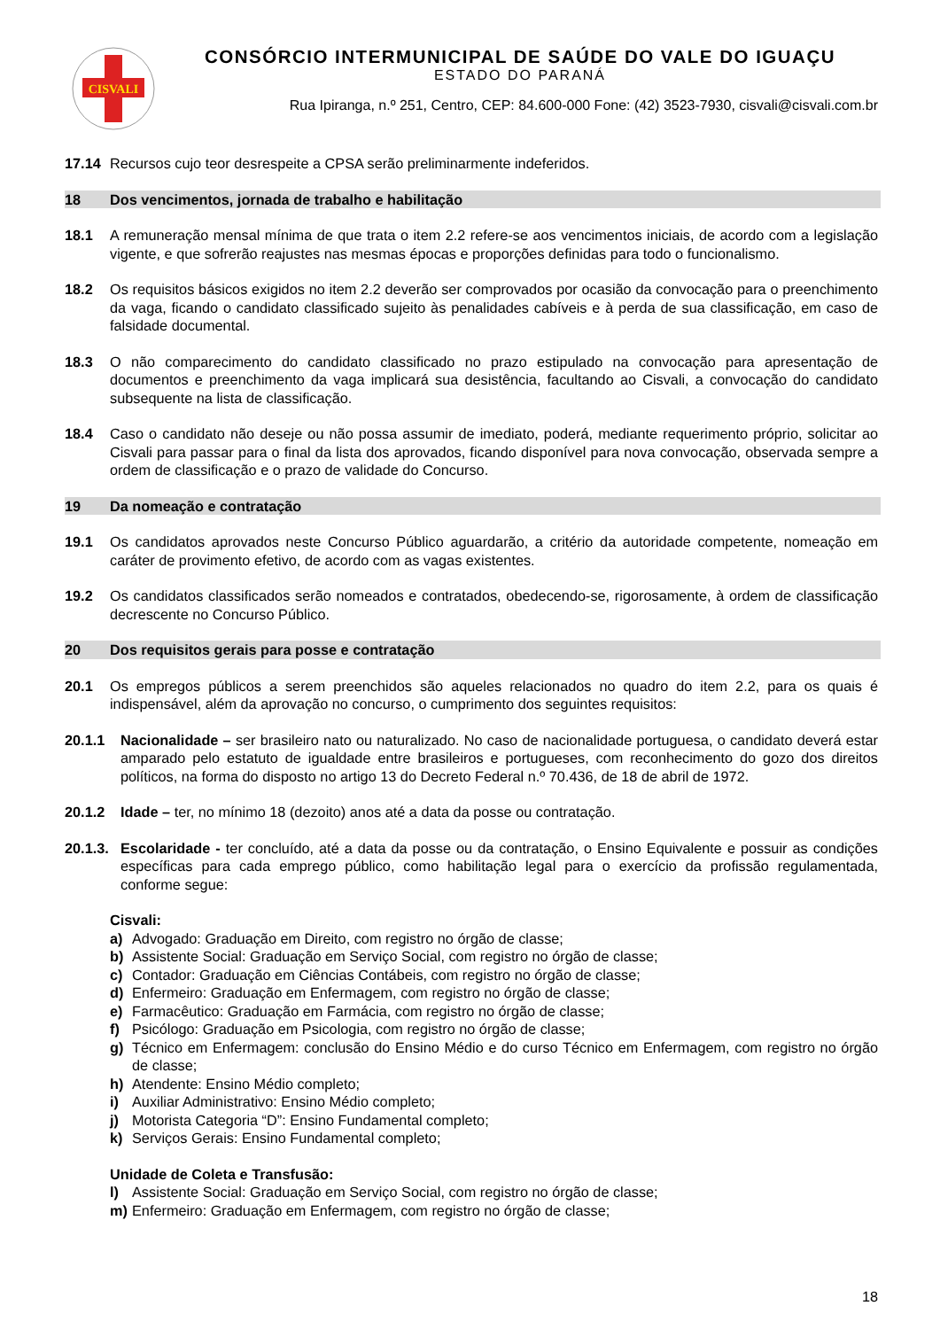CISVALI
CONSÓRCIO INTERMUNICIPAL DE SAÚDE DO VALE DO IGUAÇU
ESTADO DO PARANÁ
Rua Ipiranga, n.º 251, Centro, CEP: 84.600-000 Fone: (42) 3523-7930, cisvali@cisvali.com.br
17.14 Recursos cujo teor desrespeite a CPSA serão preliminarmente indeferidos.
18 Dos vencimentos, jornada de trabalho e habilitação
18.1 A remuneração mensal mínima de que trata o item 2.2 refere-se aos vencimentos iniciais, de acordo com a legislação vigente, e que sofrerão reajustes nas mesmas épocas e proporções definidas para todo o funcionalismo.
18.2 Os requisitos básicos exigidos no item 2.2 deverão ser comprovados por ocasião da convocação para o preenchimento da vaga, ficando o candidato classificado sujeito às penalidades cabíveis e à perda de sua classificação, em caso de falsidade documental.
18.3 O não comparecimento do candidato classificado no prazo estipulado na convocação para apresentação de documentos e preenchimento da vaga implicará sua desistência, facultando ao Cisvali, a convocação do candidato subsequente na lista de classificação.
18.4 Caso o candidato não deseje ou não possa assumir de imediato, poderá, mediante requerimento próprio, solicitar ao Cisvali para passar para o final da lista dos aprovados, ficando disponível para nova convocação, observada sempre a ordem de classificação e o prazo de validade do Concurso.
19 Da nomeação e contratação
19.1 Os candidatos aprovados neste Concurso Público aguardarão, a critério da autoridade competente, nomeação em caráter de provimento efetivo, de acordo com as vagas existentes.
19.2 Os candidatos classificados serão nomeados e contratados, obedecendo-se, rigorosamente, à ordem de classificação decrescente no Concurso Público.
20 Dos requisitos gerais para posse e contratação
20.1 Os empregos públicos a serem preenchidos são aqueles relacionados no quadro do item 2.2, para os quais é indispensável, além da aprovação no concurso, o cumprimento dos seguintes requisitos:
20.1.1 Nacionalidade – ser brasileiro nato ou naturalizado. No caso de nacionalidade portuguesa, o candidato deverá estar amparado pelo estatuto de igualdade entre brasileiros e portugueses, com reconhecimento do gozo dos direitos políticos, na forma do disposto no artigo 13 do Decreto Federal n.º 70.436, de 18 de abril de 1972.
20.1.2 Idade – ter, no mínimo 18 (dezoito) anos até a data da posse ou contratação.
20.1.3. Escolaridade - ter concluído, até a data da posse ou da contratação, o Ensino Equivalente e possuir as condições específicas para cada emprego público, como habilitação legal para o exercício da profissão regulamentada, conforme segue:
Cisvali:
a) Advogado: Graduação em Direito, com registro no órgão de classe;
b) Assistente Social: Graduação em Serviço Social, com registro no órgão de classe;
c) Contador: Graduação em Ciências Contábeis, com registro no órgão de classe;
d) Enfermeiro: Graduação em Enfermagem, com registro no órgão de classe;
e) Farmacêutico: Graduação em Farmácia, com registro no órgão de classe;
f) Psicólogo: Graduação em Psicologia, com registro no órgão de classe;
g) Técnico em Enfermagem: conclusão do Ensino Médio e do curso Técnico em Enfermagem, com registro no órgão de classe;
h) Atendente: Ensino Médio completo;
i) Auxiliar Administrativo: Ensino Médio completo;
j) Motorista Categoria “D”: Ensino Fundamental completo;
k) Serviços Gerais: Ensino Fundamental completo;
Unidade de Coleta e Transfusão:
l) Assistente Social: Graduação em Serviço Social, com registro no órgão de classe;
m) Enfermeiro: Graduação em Enfermagem, com registro no órgão de classe;
18